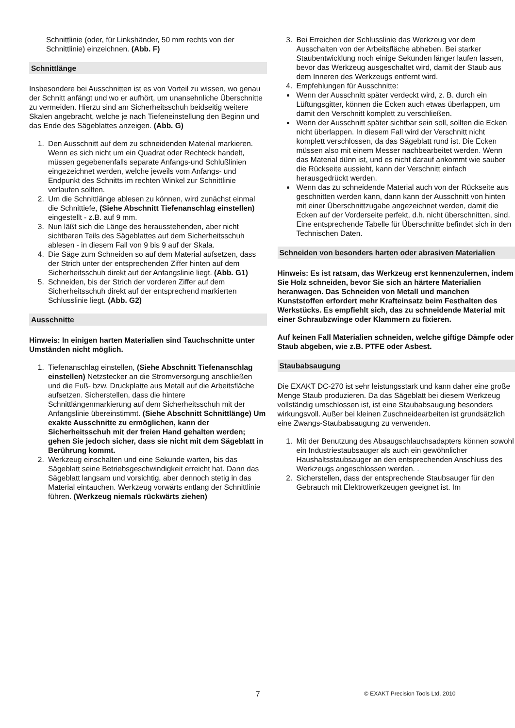Schnittlinie (oder, für Linkshänder, 50 mm rechts von der Schnittlinie) einzeichnen. (Abb. F)
Schnittlänge
Insbesondere bei Ausschnitten ist es von Vorteil zu wissen, wo genau der Schnitt anfängt und wo er aufhört, um unansehnliche Überschnitte zu vermeiden. Hierzu sind am Sicherheitsschuh beidseitig weitere Skalen angebracht, welche je nach Tiefeneinstellung den Beginn und das Ende des Sägeblattes anzeigen. (Abb. G)
1. Den Ausschnitt auf dem zu schneidenden Material markieren. Wenn es sich nicht um ein Quadrat oder Rechteck handelt, müssen gegebenenfalls separate Anfangs-und Schlußlinien eingezeichnet werden, welche jeweils vom Anfangs- und Endpunkt des Schnitts im rechten Winkel zur Schnittlinie verlaufen sollten.
2. Um die Schnittlänge ablesen zu können, wird zunächst einmal die Schnittiefe, (Siehe Abschnitt Tiefenanschlag einstellen) eingestellt - z.B. auf 9 mm.
3. Nun läßt sich die Länge des herausstehenden, aber nicht sichtbaren Teils des Sägeblattes auf dem Sicherheitsschuh ablesen - in diesem Fall von 9 bis 9 auf der Skala.
4. Die Säge zum Schneiden so auf dem Material aufsetzen, dass der Strich unter der entsprechenden Ziffer hinten auf dem Sicherheitsschuh direkt auf der Anfangslinie liegt. (Abb. G1)
5. Schneiden, bis der Strich der vorderen Ziffer auf dem Sicherheitsschuh direkt auf der entsprechend markierten Schlusslinie liegt. (Abb. G2)
Ausschnitte
Hinweis: In einigen harten Materialien sind Tauchschnitte unter Umständen nicht möglich.
1. Tiefenanschlag einstellen, (Siehe Abschnitt Tiefenanschlag einstellen) Netzstecker an die Stromversorgung anschließen und die Fuß- bzw. Druckplatte aus Metall auf die Arbeitsfläche aufsetzen. Sicherstellen, dass die hintere Schnittlängenmarkierung auf dem Sicherheitsschuh mit der Anfangslinie übereinstimmt. (Siehe Abschnitt Schnittlänge) Um exakte Ausschnitte zu ermöglichen, kann der Sicherheitsschuh mit der freien Hand gehalten werden; gehen Sie jedoch sicher, dass sie nicht mit dem Sägeblatt in Berührung kommt.
2. Werkzeug einschalten und eine Sekunde warten, bis das Sägeblatt seine Betriebsgeschwindigkeit erreicht hat. Dann das Sägeblatt langsam und vorsichtig, aber dennoch stetig in das Material eintauchen. Werkzeug vorwärts entlang der Schnittlinie führen. (Werkzeug niemals rückwärts ziehen)
3. Bei Erreichen der Schlusslinie das Werkzeug vor dem Ausschalten von der Arbeitsfläche abheben. Bei starker Staubentwicklung noch einige Sekunden länger laufen lassen, bevor das Werkzeug ausgeschaltet wird, damit der Staub aus dem Inneren des Werkzeugs entfernt wird.
4. Empfehlungen für Ausschnitte:
Wenn der Ausschnitt später verdeckt wird, z. B. durch ein Lüftungsgitter, können die Ecken auch etwas überlappen, um damit den Verschnitt komplett zu verschließen.
Wenn der Ausschnitt später sichtbar sein soll, sollten die Ecken nicht überlappen. In diesem Fall wird der Verschnitt nicht komplett verschlossen, da das Sägeblatt rund ist. Die Ecken müssen also mit einem Messer nachbearbeitet werden. Wenn das Material dünn ist, und es nicht darauf ankommt wie sauber die Rückseite aussieht, kann der Verschnitt einfach herausgedrückt werden.
Wenn das zu schneidende Material auch von der Rückseite aus geschnitten werden kann, dann kann der Ausschnitt von hinten mit einer Überschnittzugabe angezeichnet werden, damit die Ecken auf der Vorderseite perfekt, d.h. nicht überschnitten, sind. Eine entsprechende Tabelle für Überschnitte befindet sich in den Technischen Daten.
Schneiden von besonders harten oder abrasiven Materialien
Hinweis: Es ist ratsam, das Werkzeug erst kennenzulernen, indem Sie Holz schneiden, bevor Sie sich an härtere Materialien heranwagen. Das Schneiden von Metall und manchen Kunststoffen erfordert mehr Krafteinsatz beim Festhalten des Werkstücks. Es empfiehlt sich, das zu schneidende Material mit einer Schraubzwinge oder Klammern zu fixieren.
Auf keinen Fall Materialien schneiden, welche giftige Dämpfe oder Staub abgeben, wie z.B. PTFE oder Asbest.
Staubabsaugung
Die EXAKT DC-270 ist sehr leistungsstark und kann daher eine große Menge Staub produzieren. Da das Sägeblatt bei diesem Werkzeug vollständig umschlossen ist, ist eine Staubabsaugung besonders wirkungsvoll. Außer bei kleinen Zuschneidearbeiten ist grundsätzlich eine Zwangs-Staubabsaugung zu verwenden.
1. Mit der Benutzung des Absaugschlauchsadapters können sowohl ein Industriestaubsauger als auch ein gewöhnlicher Haushaltsstaubsauger an den entsprechenden Anschluss des Werkzeugs angeschlossen werden. .
2. Sicherstellen, dass der entsprechende Staubsauger für den Gebrauch mit Elektrowerkzeugen geeignet ist. Im
7 © EXAKT Precision Tools Ltd. 2010